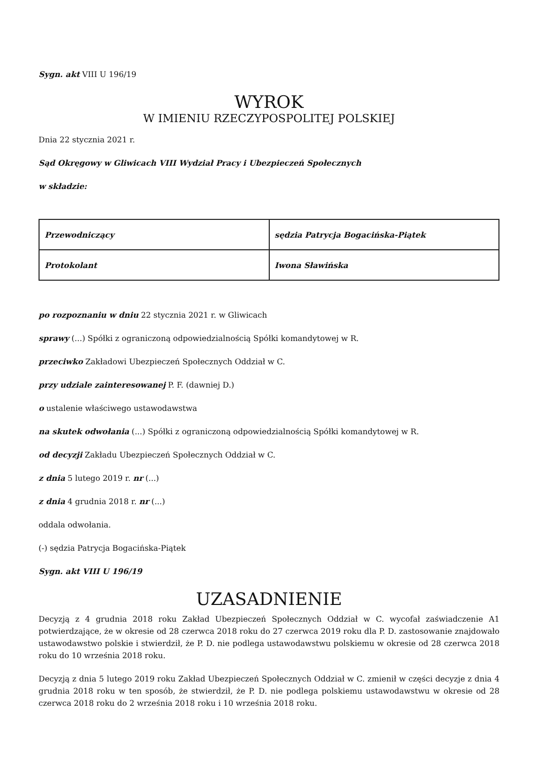Sygn. akt VIII U 196/19
WYROK
W IMIENIU RZECZYPOSPOLITEJ POLSKIEJ
Dnia 22 stycznia 2021 r.
Sąd Okręgowy w Gliwicach VIII Wydział Pracy i Ubezpieczeń Społecznych
w składzie:
| Przewodniczący | sędzia Patrycja Bogacińska-Piątek |
| Protokolant | Iwona Sławińska |
po rozpoznaniu w dniu 22 stycznia 2021 r. w Gliwicach
sprawy (...) Spółki z ograniczoną odpowiedzialnością Spółki komandytowej w R.
przeciwko Zakładowi Ubezpieczeń Społecznych Oddział w C.
przy udziale zainteresowanej P. F. (dawniej D.)
o ustalenie właściwego ustawodawstwa
na skutek odwołania (...) Spółki z ograniczoną odpowiedzialnością Spółki komandytowej w R.
od decyzji Zakładu Ubezpieczeń Społecznych Oddział w C.
z dnia 5 lutego 2019 r. nr (...)
z dnia 4 grudnia 2018 r. nr (...)
oddala odwołania.
(-) sędzia Patrycja Bogacińska-Piątek
Sygn. akt VIII U 196/19
UZASADNIENIE
Decyzją z 4 grudnia 2018 roku Zakład Ubezpieczeń Społecznych Oddział w C. wycofał zaświadczenie A1 potwierdzające, że w okresie od 28 czerwca 2018 roku do 27 czerwca 2019 roku dla P. D. zastosowanie znajdowało ustawodawstwo polskie i stwierdził, że P. D. nie podlega ustawodawstwu polskiemu w okresie od 28 czerwca 2018 roku do 10 września 2018 roku.
Decyzją z dnia 5 lutego 2019 roku Zakład Ubezpieczeń Społecznych Oddział w C. zmienił w części decyzje z dnia 4 grudnia 2018 roku w ten sposób, że stwierdził, że P. D. nie podlega polskiemu ustawodawstwu w okresie od 28 czerwca 2018 roku do 2 września 2018 roku i 10 września 2018 roku.